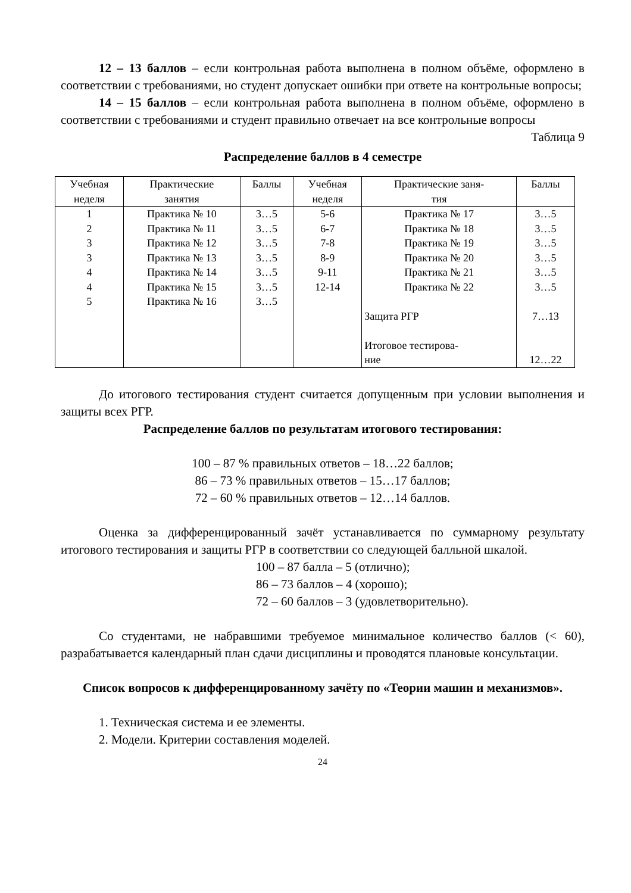12 – 13 баллов – если контрольная работа выполнена в полном объёме, оформлено в соответствии с требованиями, но студент допускает ошибки при ответе на контрольные вопросы;
14 – 15 баллов – если контрольная работа выполнена в полном объёме, оформлено в соответствии с требованиями и студент правильно отвечает на все контрольные вопросы
Таблица 9
Распределение баллов в 4 семестре
| Учебная неделя | Практические занятия | Баллы | Учебная неделя | Практические заня- тия | Баллы |
| --- | --- | --- | --- | --- | --- |
| 1 2 3 3 4 4 5 | Практика № 10 Практика № 11 Практика № 12 Практика № 13 Практика № 14 Практика № 15 Практика № 16 | 3…5 3…5 3…5 3…5 3…5 3…5 3…5 | 5-6 6-7 7-8 8-9 9-11 12-14 | Практика № 17 Практика № 18 Практика № 19 Практика № 20 Практика № 21 Практика № 22 Защита РГР Итоговое тестирова- ние | 3…5 3…5 3…5 3…5 3…5 3…5 7…13 12…22 |
До итогового тестирования студент считается допущенным при условии выполнения и защиты всех РГР.
Распределение баллов по результатам итогового тестирования:
100 – 87 % правильных ответов – 18…22 баллов;
86 – 73 % правильных ответов – 15…17 баллов;
72 – 60 % правильных ответов – 12…14 баллов.
Оценка за дифференцированный зачёт устанавливается по суммарному результату итогового тестирования и защиты РГР в соответствии со следующей балльной шкалой.
100 – 87 балла – 5 (отлично);
86 – 73 баллов – 4 (хорошо);
72 – 60 баллов – 3 (удовлетворительно).
Со студентами, не набравшими требуемое минимальное количество баллов (< 60), разрабатывается календарный план сдачи дисциплины и проводятся плановые консультации.
Список вопросов к дифференцированному зачёту по «Теории машин и механизмов».
1. Техническая система и ее элементы.
2. Модели. Критерии составления моделей.
24